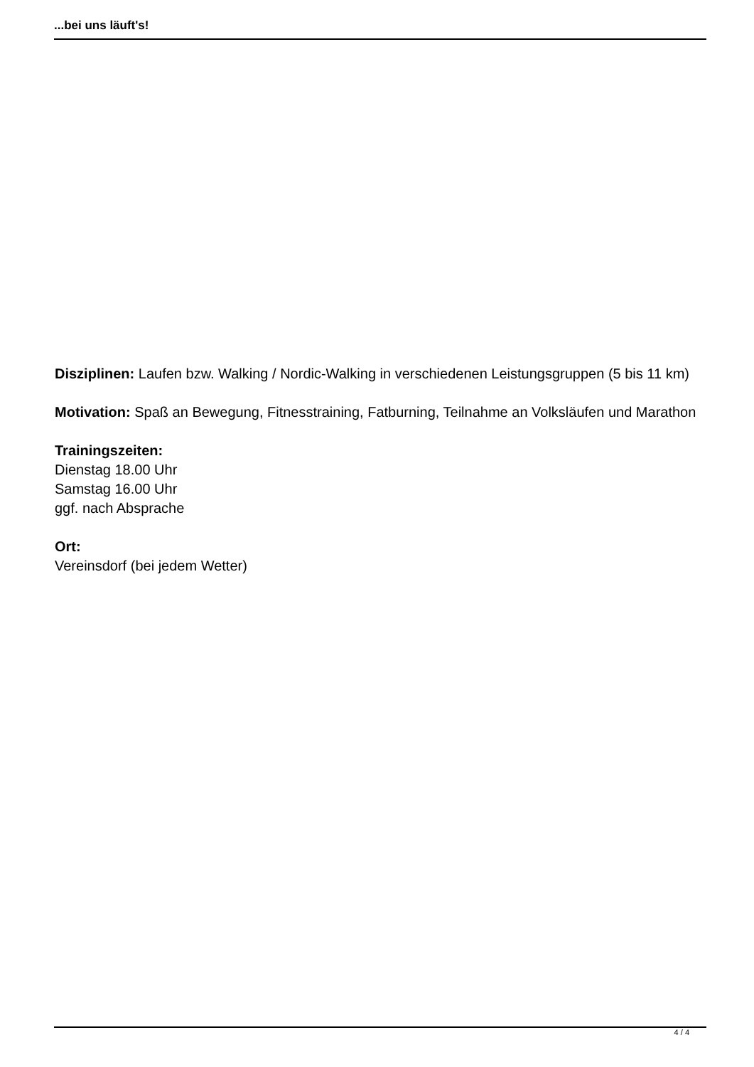...bei uns läuft's!
Disziplinen: Laufen bzw. Walking / Nordic-Walking in verschiedenen Leistungsgruppen (5 bis 11 km)
Motivation: Spaß an Bewegung, Fitnesstraining, Fatburning, Teilnahme an Volksläufen und Marathon
Trainingszeiten:
Dienstag 18.00 Uhr
Samstag 16.00 Uhr
ggf. nach Absprache
Ort:
Vereinsdorf (bei jedem Wetter)
4 / 4